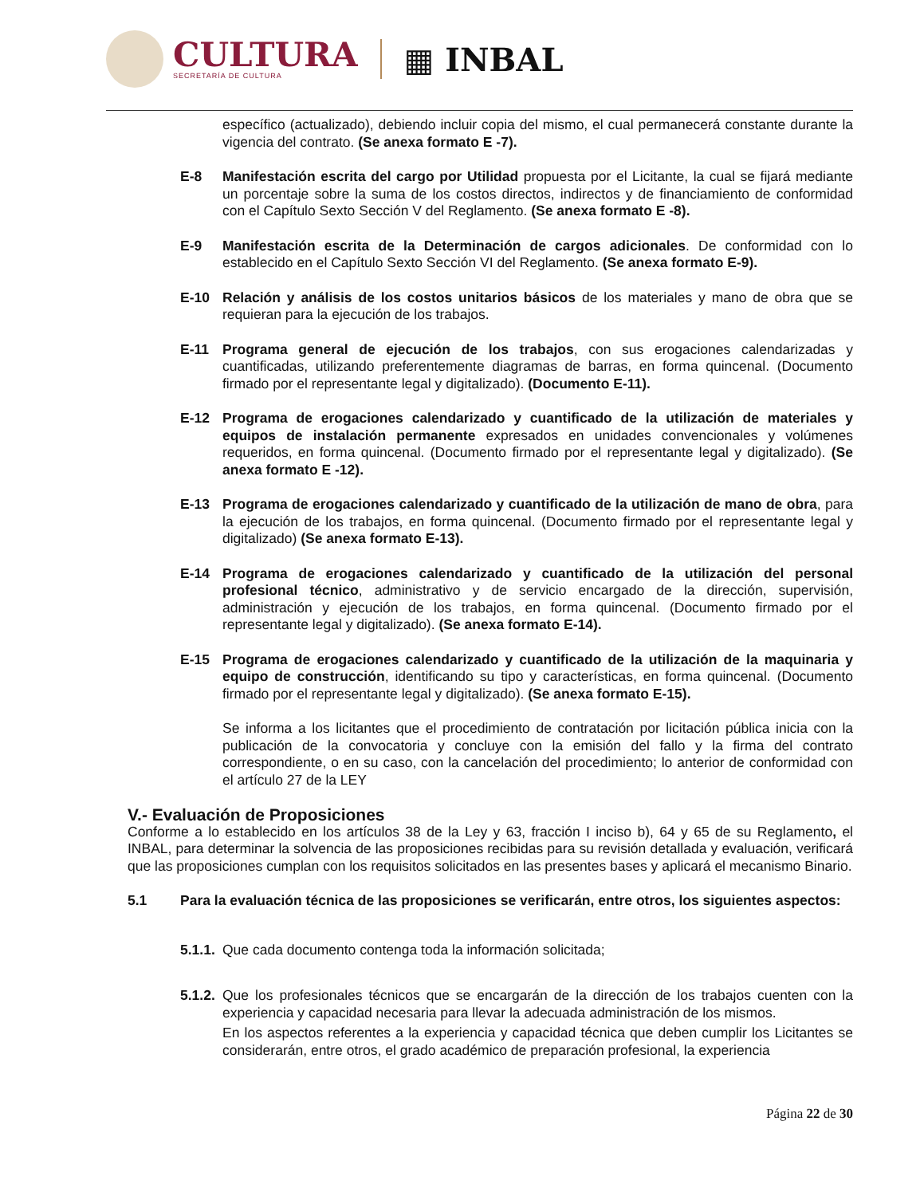CULTURA
SECRETARÍA DE CULTURA
▦ INBAL
específico (actualizado), debiendo incluir copia del mismo, el cual permanecerá constante durante la vigencia del contrato. (Se anexa formato E -7).
E-8 Manifestación escrita del cargo por Utilidad propuesta por el Licitante, la cual se fijará mediante un porcentaje sobre la suma de los costos directos, indirectos y de financiamiento de conformidad con el Capítulo Sexto Sección V del Reglamento. (Se anexa formato E -8).
E-9 Manifestación escrita de la Determinación de cargos adicionales. De conformidad con lo establecido en el Capítulo Sexto Sección VI del Reglamento. (Se anexa formato E-9).
E-10 Relación y análisis de los costos unitarios básicos de los materiales y mano de obra que se requieran para la ejecución de los trabajos.
E-11 Programa general de ejecución de los trabajos, con sus erogaciones calendarizadas y cuantificadas, utilizando preferentemente diagramas de barras, en forma quincenal. (Documento firmado por el representante legal y digitalizado). (Documento E-11).
E-12 Programa de erogaciones calendarizado y cuantificado de la utilización de materiales y equipos de instalación permanente expresados en unidades convencionales y volúmenes requeridos, en forma quincenal. (Documento firmado por el representante legal y digitalizado). (Se anexa formato E -12).
E-13 Programa de erogaciones calendarizado y cuantificado de la utilización de mano de obra, para la ejecución de los trabajos, en forma quincenal. (Documento firmado por el representante legal y digitalizado) (Se anexa formato E-13).
E-14 Programa de erogaciones calendarizado y cuantificado de la utilización del personal profesional técnico, administrativo y de servicio encargado de la dirección, supervisión, administración y ejecución de los trabajos, en forma quincenal. (Documento firmado por el representante legal y digitalizado). (Se anexa formato E-14).
E-15 Programa de erogaciones calendarizado y cuantificado de la utilización de la maquinaria y equipo de construcción, identificando su tipo y características, en forma quincenal. (Documento firmado por el representante legal y digitalizado). (Se anexa formato E-15).
Se informa a los licitantes que el procedimiento de contratación por licitación pública inicia con la publicación de la convocatoria y concluye con la emisión del fallo y la firma del contrato correspondiente, o en su caso, con la cancelación del procedimiento; lo anterior de conformidad con el artículo 27 de la LEY
V.- Evaluación de Proposiciones
Conforme a lo establecido en los artículos 38 de la Ley y 63, fracción I inciso b), 64 y 65 de su Reglamento, el INBAL, para determinar la solvencia de las proposiciones recibidas para su revisión detallada y evaluación, verificará que las proposiciones cumplan con los requisitos solicitados en las presentes bases y aplicará el mecanismo Binario.
5.1 Para la evaluación técnica de las proposiciones se verificarán, entre otros, los siguientes aspectos:
5.1.1.
Que cada documento contenga toda la información solicitada;
5.1.2.
Que los profesionales técnicos que se encargarán de la dirección de los trabajos cuenten con la experiencia y capacidad necesaria para llevar la adecuada administración de los mismos.
En los aspectos referentes a la experiencia y capacidad técnica que deben cumplir los Licitantes se considerarán, entre otros, el grado académico de preparación profesional, la experiencia
Página 22 de 30